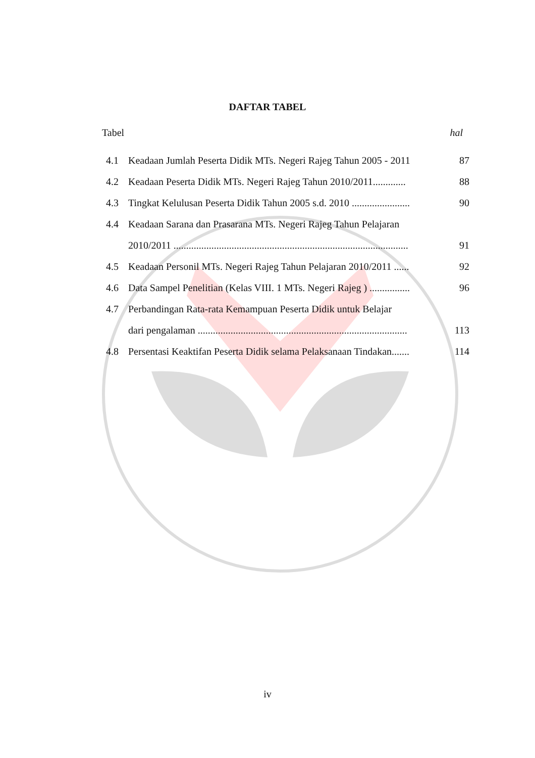DAFTAR TABEL
Tabel hal
| 4.1 | Keadaan Jumlah Peserta Didik MTs. Negeri Rajeg Tahun 2005 - 2011 | 87 |
| 4.2 | Keadaan Peserta Didik MTs. Negeri Rajeg Tahun 2010/2011............. | 88 |
| 4.3 | Tingkat Kelulusan Peserta Didik Tahun 2005 s.d. 2010 ....................... | 90 |
| 4.4 | Keadaan Sarana dan Prasarana MTs. Negeri Rajeg Tahun Pelajaran | |
| | 2010/2011 ............................................................................................. | 91 |
| 4.5 | Keadaan Personil MTs. Negeri Rajeg Tahun Pelajaran 2010/2011 ...... | 92 |
| 4.6 | Data Sampel Penelitian (Kelas VIII. 1 MTs. Negeri Rajeg ) ................ | 96 |
| 4.7 | Perbandingan Rata-rata Kemampuan Peserta Didik untuk Belajar | |
| | dari pengalaman ................................................................................... | 113 |
| 4.8 | Persentasi Keaktifan Peserta Didik selama Pelaksanaan Tindakan....... | 114 |
iv